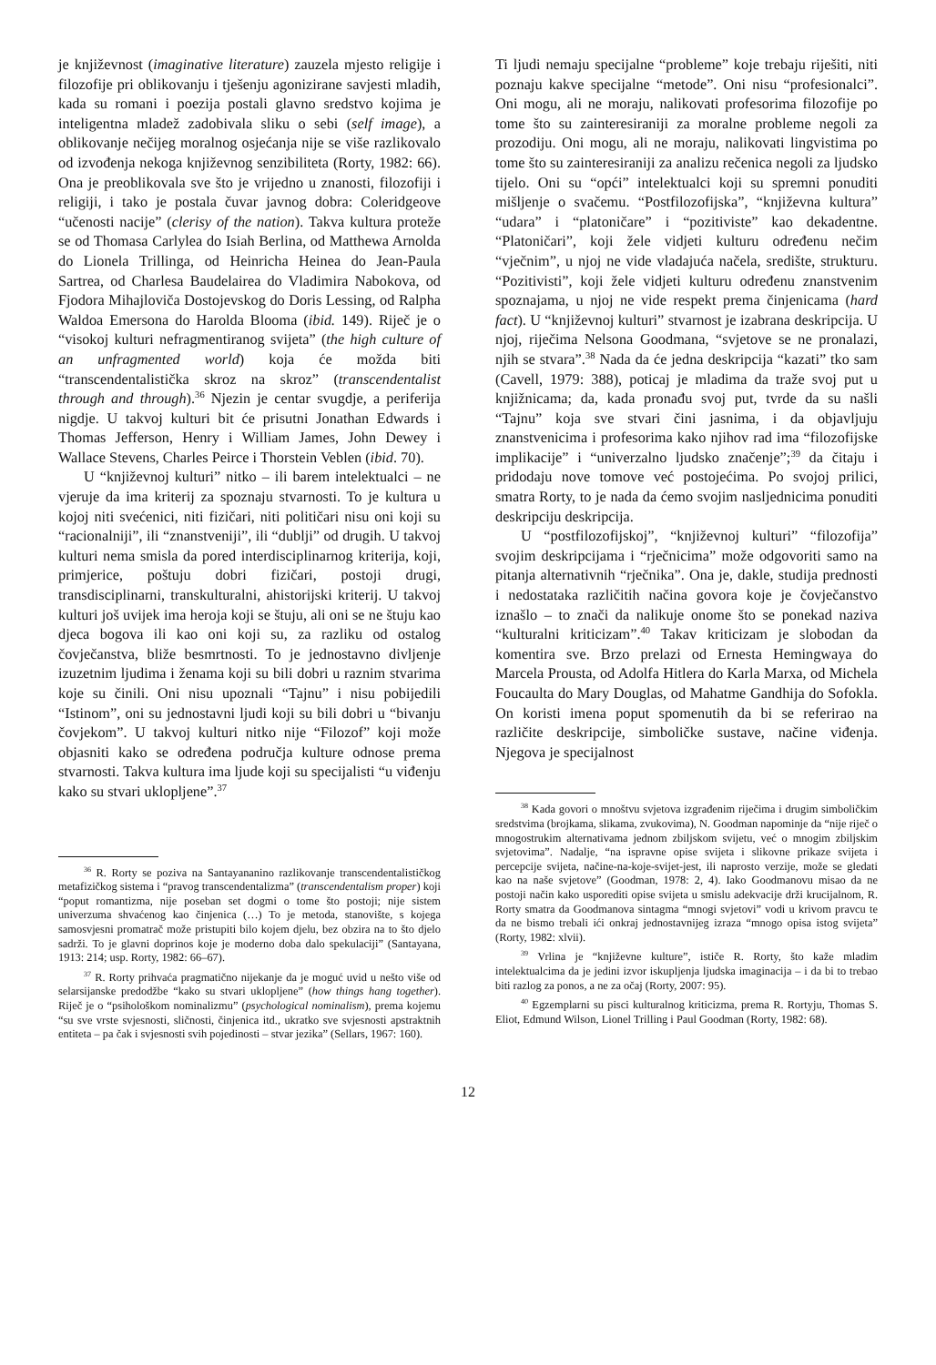je književnost (imaginative literature) zauzela mjesto religije i filozofije pri oblikovanju i tješenju agonizirane savjesti mladih, kada su romani i poezija postali glavno sredstvo kojima je inteligentna mladež zadobivala sliku o sebi (self image), a oblikovanje nečijeg moralnog osjećanja nije se više razlikovalo od izvođenja nekoga književnog senzibiliteta (Rorty, 1982: 66). Ona je preoblikovala sve što je vrijedno u znanosti, filozofiji i religiji, i tako je postala čuvar javnog dobra: Coleridgeove “učenosti nacije” (clerisy of the nation). Takva kultura proteže se od Thomasa Carlylea do Isiah Berlina, od Matthewa Arnolda do Lionela Trillinga, od Heinricha Heinea do Jean-Paula Sartrea, od Charlesa Baudelairea do Vladimira Nabokova, od Fjodora Mihajloviča Dostojevskog do Doris Lessing, od Ralpha Waldoa Emersona do Harolda Blooma (ibid. 149). Riječ je o “visokoj kulturi nefragmentiranog svijeta” (the high culture of an unfragmented world) koja će možda biti “transcendentalistička skroz na skroz” (transcendentalist through and through).<sup>36</sup> Njezin je centar svugdje, a periferija nigdje. U takvoj kulturi bit će prisutni Jonathan Edwards i Thomas Jefferson, Henry i William James, John Dewey i Wallace Stevens, Charles Peirce i Thorstein Veblen (ibid. 70).
U “književnoj kulturi” nitko – ili barem intelektualci – ne vjeruje da ima kriterij za spoznaju stvarnosti. To je kultura u kojoj niti svećenici, niti fizičari, niti političari nisu oni koji su “racionalniji”, ili “znanstveniji”, ili “dublji” od drugih. U takvoj kulturi nema smisla da pored interdisciplinarnog kriterija, koji, primjerice, poštuju dobri fizičari, postoji drugi, transdisciplinarni, transkulturalni, ahistorijski kriterij. U takvoj kulturi još uvijek ima heroja koji se štuju, ali oni se ne štuju kao djeca bogova ili kao oni koji su, za razliku od ostalog čovječanstva, bliže besmrtnosti. To je jednostavno divljenje izuzetnim ljudima i ženama koji su bili dobri u raznim stvarima koje su činili. Oni nisu upoznali “Tajnu” i nisu pobijedili “Istinom”, oni su jednostavni ljudi koji su bili dobri u “bivanju čovjekom”. U takvoj kulturi nitko nije “Filozof” koji može objasniti kako se određena područja kulture odnose prema stvarnosti. Takva kultura ima ljude koji su specijalisti “u viđenju kako su stvari uklopljene”.<sup>37</sup>
<sup>36</sup> R. Rorty se poziva na Santayananino razlikovanje transcendentalističkog metafizičkog sistema i “pravog transcendentalizma” (transcendentalism proper) koji “poput romantizma, nije poseban set dogmi o tome što postoji; nije sistem univerzuma shvaćenog kao činjenica (…) To je metoda, stanovište, s kojega samosvjesni promatrač može pristupiti bilo kojem djelu, bez obzira na to što djelo sadrži. To je glavni doprinos koje je moderno doba dalo spekulaciji” (Santayana, 1913: 214; usp. Rorty, 1982: 66–67).
<sup>37</sup> R. Rorty prihvaća pragmatično nijekanje da je moguć uvid u nešto više od selarsijanske predodžbe “kako su stvari uklopljene” (how things hang together). Riječ je o “psihološkom nominalizmu” (psychological nominalism), prema kojemu “su sve vrste svjesnosti, sličnosti, činjenica itd., ukratko sve svjesnosti apstraktnih entiteta – pa čak i svjesnosti svih pojedinosti – stvar jezika” (Sellars, 1967: 160).
Ti ljudi nemaju specijalne “probleme” koje trebaju riješiti, niti poznaju kakve specijalne “metode”. Oni nisu “profesionalci”. Oni mogu, ali ne moraju, nalikovati profesorima filozofije po tome što su zainteresiraniji za moralne probleme negoli za prozodiju. Oni mogu, ali ne moraju, nalikovati lingvistima po tome što su zainteresiraniji za analizu rečenica negoli za ljudsko tijelo. Oni su “opći” intelektualci koji su spremni ponuditi mišljenje o svačemu. “Postfilozofijska”, “književna kultura” “udara” i “platoničare” i “pozitiviste” kao dekadentne. “Platoničari”, koji žele vidjeti kulturu određenu nečim “vječnim”, u njoj ne vide vladajuća načela, središte, strukturu. “Pozitivisti”, koji žele vidjeti kulturu određenu znanstvenim spoznajama, u njoj ne vide respekt prema činjenicama (hard fact). U “književnoj kulturi” stvarnost je izabrana deskripcija. U njoj, riječima Nelsona Goodmana, “svjetove se ne pronalazi, njih se stvara”.<sup>38</sup> Nada da će jedna deskripcija “kazati” tko sam (Cavell, 1979: 388), poticaj je mladima da traže svoj put u knjižnicama; da, kada pronađu svoj put, tvrde da su našli “Tajnu” koja sve stvari čini jasnima, i da objavljuju znanstvenicima i profesorima kako njihov rad ima “filozofijske implikacije” i “univerzalno ljudsko značenje”;<sup>39</sup> da čitaju i pridodaju nove tomove već postojećima. Po svojoj prilici, smatra Rorty, to je nada da ćemo svojim nasljednicima ponuditi deskripciju deskripcija.
U “postfilozofijskoj”, “književnoj kulturi” “filozofija” svojim deskripcijama i “rječnicima” može odgovoriti samo na pitanja alternativnih “rječnika”. Ona je, dakle, studija prednosti i nedostataka različitih načina govora koje je čovječanstvo iznašlo – to znači da nalikuje onome što se ponekad naziva “kulturalni kriticizam”.<sup>40</sup> Takav kriticizam je slobodan da komentira sve. Brzo prelazi od Ernesta Hemingwaya do Marcela Prousta, od Adolfa Hitlera do Karla Marxa, od Michela Foucaulta do Mary Douglas, od Mahatme Gandhija do Sofokla. On koristi imena poput spomenutih da bi se referirao na različite deskripcije, simboličke sustave, načine viđenja. Njegova je specijalnost
<sup>38</sup> Kada govori o mnoštvu svjetova izgrađenim riječima i drugim simboličkim sredstvima (brojkama, slikama, zvukovima), N. Goodman napominje da “nije riječ o mnogostrukim alternativama jednom zbiljskom svijetu, već o mnogim zbiljskim svjetovima”. Nadalje, “na ispravne opise svijeta i slikovne prikaze svijeta i percepcije svijeta, načine-na-koje-svijet-jest, ili naprosto verzije, može se gledati kao na naše svjetove” (Goodman, 1978: 2, 4). Iako Goodmanovu misao da ne postoji način kako usporediti opise svijeta u smislu adekvacije drži krucijalnom, R. Rorty smatra da Goodmanova sintagma “mnogi svjetovi” vodi u krivom pravcu te da ne bismo trebali ići onkraj jednostavnijeg izraza “mnogo opisa istog svijeta” (Rorty, 1982: xlvii).
<sup>39</sup> Vrlina je “književne kulture”, ističe R. Rorty, što kaže mladim intelektualcima da je jedini izvor iskupljenja ljudska imaginacija – i da bi to trebao biti razlog za ponos, a ne za očaj (Rorty, 2007: 95).
<sup>40</sup> Egzemplarni su pisci kulturalnog kriticizma, prema R. Rortyju, Thomas S. Eliot, Edmund Wilson, Lionel Trilling i Paul Goodman (Rorty, 1982: 68).
12